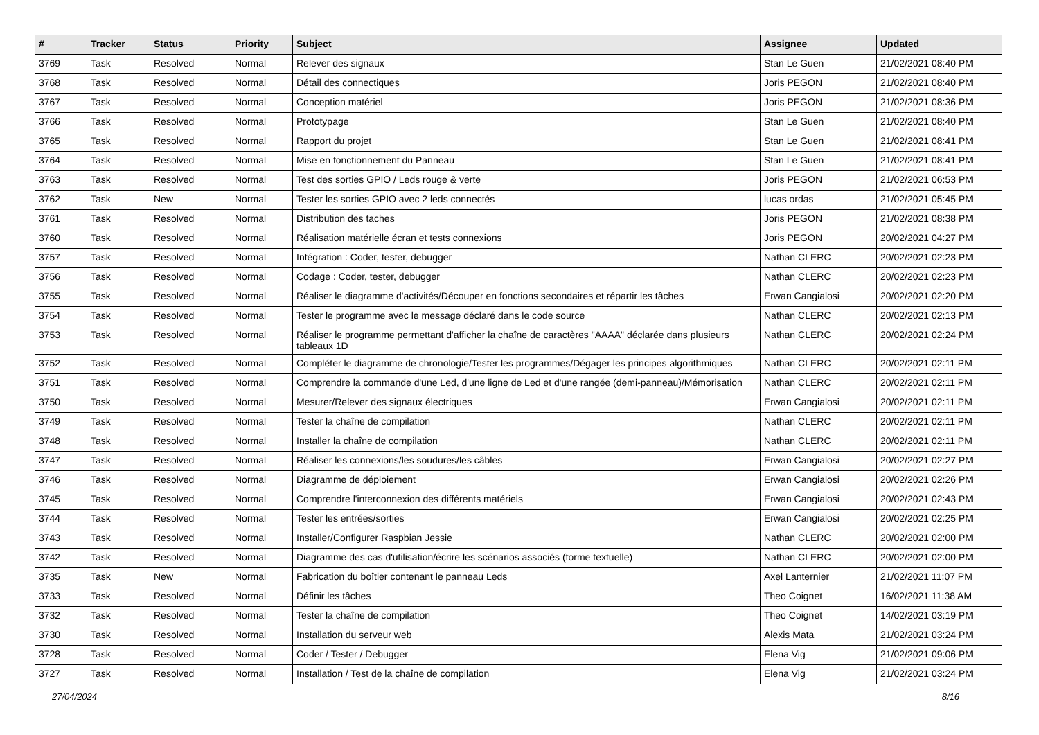| # | Tracker | Status | Priority | Subject | Assignee | Updated |
| --- | --- | --- | --- | --- | --- | --- |
| 3769 | Task | Resolved | Normal | Relever des signaux | Stan Le Guen | 21/02/2021 08:40 PM |
| 3768 | Task | Resolved | Normal | Détail des connectiques | Joris PEGON | 21/02/2021 08:40 PM |
| 3767 | Task | Resolved | Normal | Conception matériel | Joris PEGON | 21/02/2021 08:36 PM |
| 3766 | Task | Resolved | Normal | Prototypage | Stan Le Guen | 21/02/2021 08:40 PM |
| 3765 | Task | Resolved | Normal | Rapport du projet | Stan Le Guen | 21/02/2021 08:41 PM |
| 3764 | Task | Resolved | Normal | Mise en fonctionnement du Panneau | Stan Le Guen | 21/02/2021 08:41 PM |
| 3763 | Task | Resolved | Normal | Test des sorties GPIO / Leds rouge & verte | Joris PEGON | 21/02/2021 06:53 PM |
| 3762 | Task | New | Normal | Tester les sorties GPIO avec 2 leds connectés | lucas ordas | 21/02/2021 05:45 PM |
| 3761 | Task | Resolved | Normal | Distribution des taches | Joris PEGON | 21/02/2021 08:38 PM |
| 3760 | Task | Resolved | Normal | Réalisation matérielle écran et tests connexions | Joris PEGON | 20/02/2021 04:27 PM |
| 3757 | Task | Resolved | Normal | Intégration : Coder, tester, debugger | Nathan CLERC | 20/02/2021 02:23 PM |
| 3756 | Task | Resolved | Normal | Codage : Coder, tester, debugger | Nathan CLERC | 20/02/2021 02:23 PM |
| 3755 | Task | Resolved | Normal | Réaliser le diagramme d'activités/Découper en fonctions secondaires et répartir les tâches | Erwan Cangialosi | 20/02/2021 02:20 PM |
| 3754 | Task | Resolved | Normal | Tester le programme avec le message déclaré dans le code source | Nathan CLERC | 20/02/2021 02:13 PM |
| 3753 | Task | Resolved | Normal | Réaliser le programme permettant d'afficher la chaîne de caractères "AAAA" déclarée dans plusieurs tableaux 1D | Nathan CLERC | 20/02/2021 02:24 PM |
| 3752 | Task | Resolved | Normal | Compléter le diagramme de chronologie/Tester les programmes/Dégager les principes algorithmiques | Nathan CLERC | 20/02/2021 02:11 PM |
| 3751 | Task | Resolved | Normal | Comprendre la commande d'une Led, d'une ligne de Led et d'une rangée (demi-panneau)/Mémorisation | Nathan CLERC | 20/02/2021 02:11 PM |
| 3750 | Task | Resolved | Normal | Mesurer/Relever des signaux électriques | Erwan Cangialosi | 20/02/2021 02:11 PM |
| 3749 | Task | Resolved | Normal | Tester la chaîne de compilation | Nathan CLERC | 20/02/2021 02:11 PM |
| 3748 | Task | Resolved | Normal | Installer la chaîne de compilation | Nathan CLERC | 20/02/2021 02:11 PM |
| 3747 | Task | Resolved | Normal | Réaliser les connexions/les soudures/les câbles | Erwan Cangialosi | 20/02/2021 02:27 PM |
| 3746 | Task | Resolved | Normal | Diagramme de déploiement | Erwan Cangialosi | 20/02/2021 02:26 PM |
| 3745 | Task | Resolved | Normal | Comprendre l'interconnexion des différents matériels | Erwan Cangialosi | 20/02/2021 02:43 PM |
| 3744 | Task | Resolved | Normal | Tester les entrées/sorties | Erwan Cangialosi | 20/02/2021 02:25 PM |
| 3743 | Task | Resolved | Normal | Installer/Configurer Raspbian Jessie | Nathan CLERC | 20/02/2021 02:00 PM |
| 3742 | Task | Resolved | Normal | Diagramme des cas d'utilisation/écrire les scénarios associés (forme textuelle) | Nathan CLERC | 20/02/2021 02:00 PM |
| 3735 | Task | New | Normal | Fabrication du boîtier contenant le panneau Leds | Axel Lanternier | 21/02/2021 11:07 PM |
| 3733 | Task | Resolved | Normal | Définir les tâches | Theo Coignet | 16/02/2021 11:38 AM |
| 3732 | Task | Resolved | Normal | Tester la chaîne de compilation | Theo Coignet | 14/02/2021 03:19 PM |
| 3730 | Task | Resolved | Normal | Installation du serveur web | Alexis Mata | 21/02/2021 03:24 PM |
| 3728 | Task | Resolved | Normal | Coder / Tester / Debugger | Elena Vig | 21/02/2021 09:06 PM |
| 3727 | Task | Resolved | Normal | Installation / Test de la chaîne de compilation | Elena Vig | 21/02/2021 03:24 PM |
27/04/2024 8/16